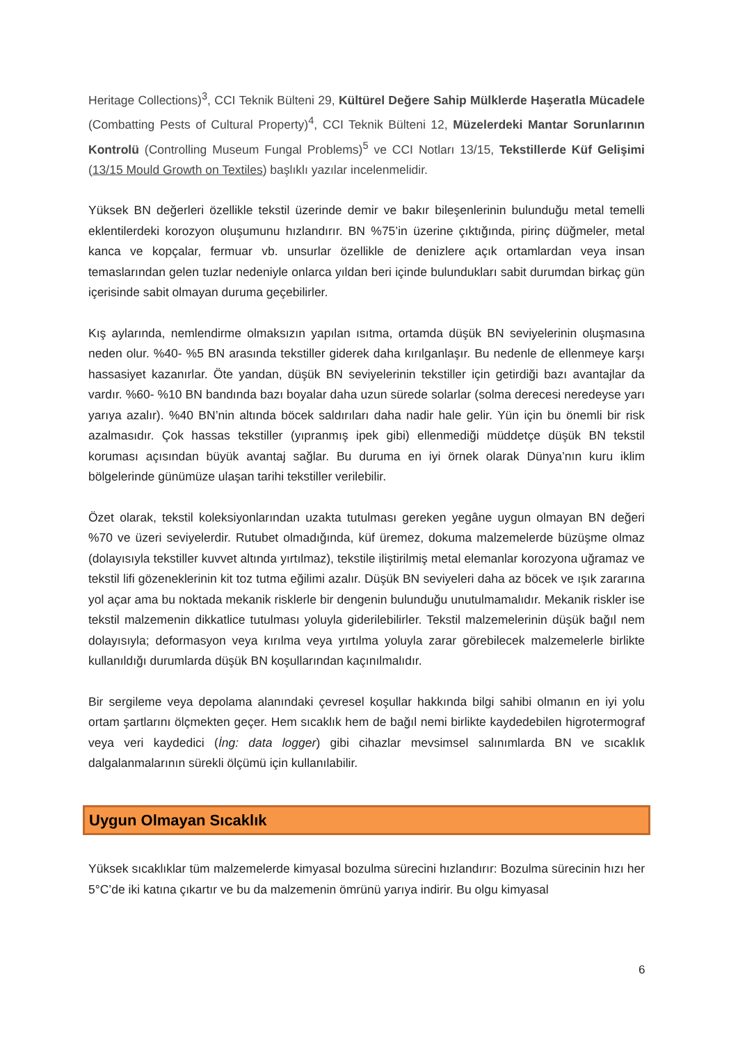Heritage Collections)<sup>3</sup>, CCI Teknik Bülteni 29, Kültürel Değere Sahip Mülklerde Haşeratla Mücadele (Combatting Pests of Cultural Property)<sup>4</sup>, CCI Teknik Bülteni 12, Müzelerdeki Mantar Sorunlarının Kontrolü (Controlling Museum Fungal Problems)<sup>5</sup> ve CCI Notları 13/15, Tekstillerde Küf Gelişimi (13/15 Mould Growth on Textiles) başlıklı yazılar incelenmelidir.
Yüksek BN değerleri özellikle tekstil üzerinde demir ve bakır bileşenlerinin bulunduğu metal temelli eklentilerdeki korozyon oluşumunu hızlandırır. BN %75’in üzerine çıktığında, pirinç düğmeler, metal kanca ve kopçalar, fermuar vb. unsurlar özellikle de denizlere açık ortamlardan veya insan temaslarından gelen tuzlar nedeniyle onlarca yıldan beri içinde bulundukları sabit durumdan birkaç gün içerisinde sabit olmayan duruma geçebilirler.
Kış aylarında, nemlendirme olmaksızın yapılan ısıtma, ortamda düşük BN seviyelerinin oluşmasına neden olur. %40- %5 BN arasında tekstiller giderek daha kırılganlaşır. Bu nedenle de ellenmeye karşı hassasiyet kazanırlar. Öte yandan, düşük BN seviyelerinin tekstiller için getirdiği bazı avantajlar da vardır. %60- %10 BN bandında bazı boyalar daha uzun sürede solarlar (solma derecesi neredeyse yarı yarıya azalır). %40 BN’nin altında böcek saldırıları daha nadir hale gelir. Yün için bu önemli bir risk azalmasıdır. Çok hassas tekstiller (yıpranmış ipek gibi) ellenmediği müddetçe düşük BN tekstil koruması açısından büyük avantaj sağlar. Bu duruma en iyi örnek olarak Dünya’nın kuru iklim bölgelerinde günümüze ulaşan tarihi tekstiller verilebilir.
Özet olarak, tekstil koleksiyonlarından uzakta tutulması gereken yegâne uygun olmayan BN değeri %70 ve üzeri seviyelerdir. Rutubet olmadığında, küf üremez, dokuma malzemelerde büzüşme olmaz (dolayısıyla tekstiller kuvvet altında yırtılmaz), tekstile iliştirilmiş metal elemanlar korozyona uğramaz ve tekstil lifi gözeneklerinin kit toz tutma eğilimi azalır. Düşük BN seviyeleri daha az böcek ve ışık zararına yol açar ama bu noktada mekanik risklerle bir dengenin bulunduğu unutulmamalıdır. Mekanik riskler ise tekstil malzemenin dikkatlice tutulması yoluyla giderilebilirler. Tekstil malzemelerinin düşük bağıl nem dolayısıyla; deformasyon veya kırılma veya yırtılma yoluyla zarar görebilecek malzemelerle birlikte kullanıldığı durumlarda düşük BN koşullarından kaçınılmalıdır.
Bir sergileme veya depolama alanındaki çevresel koşullar hakkında bilgi sahibi olmanın en iyi yolu ortam şartlarını ölçmekten geçer. Hem sıcaklık hem de bağıl nemi birlikte kaydedebilen higrotermograf veya veri kaydedici (İng: data logger) gibi cihazlar mevsimsel salınımlarda BN ve sıcaklık dalgalanmalarının sürekli ölçümü için kullanılabilir.
Uygun Olmayan Sıcaklık
Yüksek sıcaklıklar tüm malzemelerde kimyasal bozulma sürecini hızlandırır: Bozulma sürecinin hızı her 5°C’de iki katına çıkartır ve bu da malzemenin ömrünü yarıya indirir. Bu olgu kimyasal
6